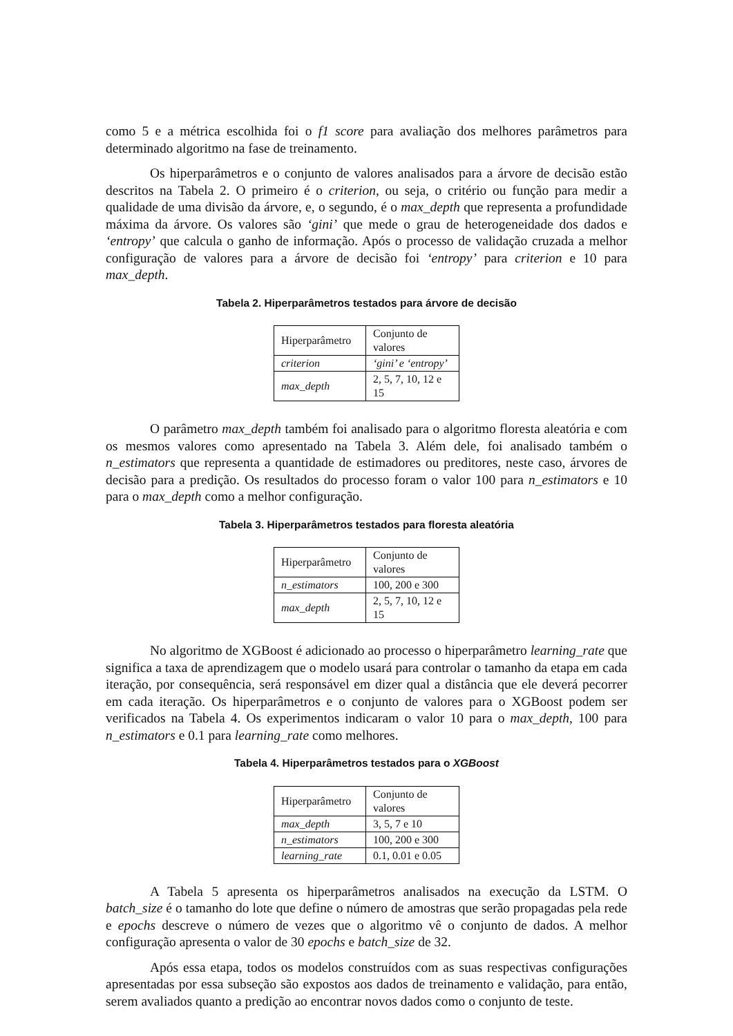como 5 e a métrica escolhida foi o f1 score para avaliação dos melhores parâmetros para determinado algoritmo na fase de treinamento.
Os hiperparâmetros e o conjunto de valores analisados para a árvore de decisão estão descritos na Tabela 2. O primeiro é o criterion, ou seja, o critério ou função para medir a qualidade de uma divisão da árvore, e, o segundo, é o max_depth que representa a profundidade máxima da árvore. Os valores são ‘gini’ que mede o grau de heterogeneidade dos dados e ‘entropy’ que calcula o ganho de informação. Após o processo de validação cruzada a melhor configuração de valores para a árvore de decisão foi ‘entropy’ para criterion e 10 para max_depth.
Tabela 2. Hiperparâmetros testados para árvore de decisão
| Hiperparâmetro | Conjunto de valores |
| criterion | ‘gini’ e ‘entropy’ |
| max_depth | 2, 5, 7, 10, 12 e 15 |
O parâmetro max_depth também foi analisado para o algoritmo floresta aleatória e com os mesmos valores como apresentado na Tabela 3. Além dele, foi analisado também o n_estimators que representa a quantidade de estimadores ou preditores, neste caso, árvores de decisão para a predição. Os resultados do processo foram o valor 100 para n_estimators e 10 para o max_depth como a melhor configuração.
Tabela 3. Hiperparâmetros testados para floresta aleatória
| Hiperparâmetro | Conjunto de valores |
| n_estimators | 100, 200 e 300 |
| max_depth | 2, 5, 7, 10, 12 e 15 |
No algoritmo de XGBoost é adicionado ao processo o hiperparâmetro learning_rate que significa a taxa de aprendizagem que o modelo usará para controlar o tamanho da etapa em cada iteração, por consequência, será responsável em dizer qual a distância que ele deverá pecorrer em cada iteração. Os hiperparâmetros e o conjunto de valores para o XGBoost podem ser verificados na Tabela 4. Os experimentos indicaram o valor 10 para o max_depth, 100 para n_estimators e 0.1 para learning_rate como melhores.
Tabela 4. Hiperparâmetros testados para o XGBoost
| Hiperparâmetro | Conjunto de valores |
| max_depth | 3, 5, 7 e 10 |
| n_estimators | 100, 200 e 300 |
| learning_rate | 0.1, 0.01 e 0.05 |
A Tabela 5 apresenta os hiperparâmetros analisados na execução da LSTM. O batch_size é o tamanho do lote que define o número de amostras que serão propagadas pela rede e epochs descreve o número de vezes que o algoritmo vê o conjunto de dados. A melhor configuração apresenta o valor de 30 epochs e batch_size de 32.
Após essa etapa, todos os modelos construídos com as suas respectivas configurações apresentadas por essa subseção são expostos aos dados de treinamento e validação, para então, serem avaliados quanto a predição ao encontrar novos dados como o conjunto de teste.